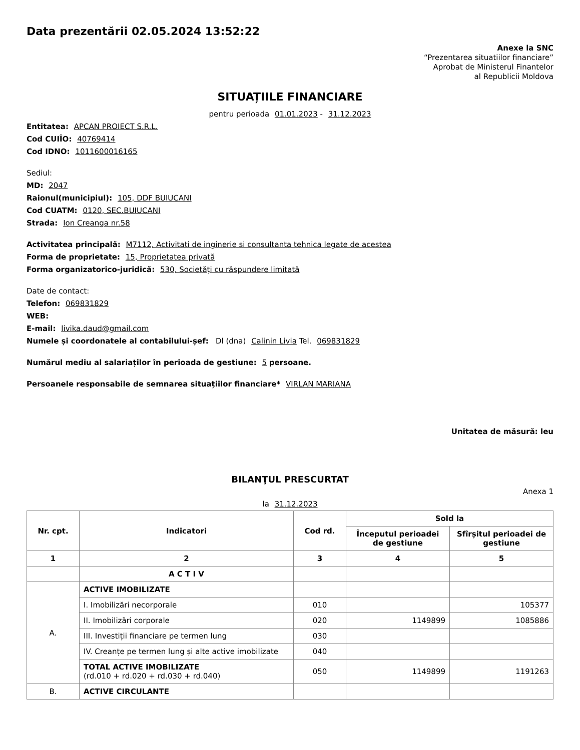Data prezentării 02.05.2024 13:52:22
Anexe la SNC
“Prezentarea situatiilor financiare”
Aprobat de Ministerul Finantelor
al Republicii Moldova
SITUAȚIILE FINANCIARE
pentru perioada 01.01.2023 - 31.12.2023
Entitatea: APCAN PROIECT S.R.L.
Cod CUIÎO: 40769414
Cod IDNO: 1011600016165
Sediul:
MD: 2047
Raionul(municipiul): 105, DDF BUIUCANI
Cod CUATM: 0120, SEC.BUIUCANI
Strada: Ion Creanga nr.58
Activitatea principală: M7112, Activitati de inginerie si consultanta tehnica legate de acestea
Forma de proprietate: 15, Proprietatea privată
Forma organizatorico-juridică: 530, Societăţi cu răspundere limitată
Date de contact:
Telefon: 069831829
WEB:
E-mail: livika.daud@gmail.com
Numele și coordonatele al contabilului-șef: Dl (dna) Calinin Livia Tel. 069831829
Numărul mediu al salariaților în perioada de gestiune: 5 persoane.
Persoanele responsabile de semnarea situațiilor financiare* VIRLAN MARIANA
Unitatea de măsură: leu
BILANŢUL PRESCURTAT
Anexa 1
la 31.12.2023
| Nr. cpt. | Indicatori | Cod rd. | Sold la | |
| --- | --- | --- | --- | --- |
| | | | Începutul perioadei de gestiune | Sfîrșitul perioadei de gestiune |
| 1 | 2 | 3 | 4 | 5 |
| | A C T I V | | | |
| A. | ACTIVE IMOBILIZATE | | | |
| | I. Imobilizări necorporale | 010 | | 105377 |
| | II. Imobilizări corporale | 020 | 1149899 | 1085886 |
| | III. Investiții financiare pe termen lung | 030 | | |
| | IV. Creanțe pe termen lung și alte active imobilizate | 040 | | |
| | TOTAL ACTIVE IMOBILIZATE (rd.010 + rd.020 + rd.030 + rd.040) | 050 | 1149899 | 1191263 |
| B. | ACTIVE CIRCULANTE | | | |